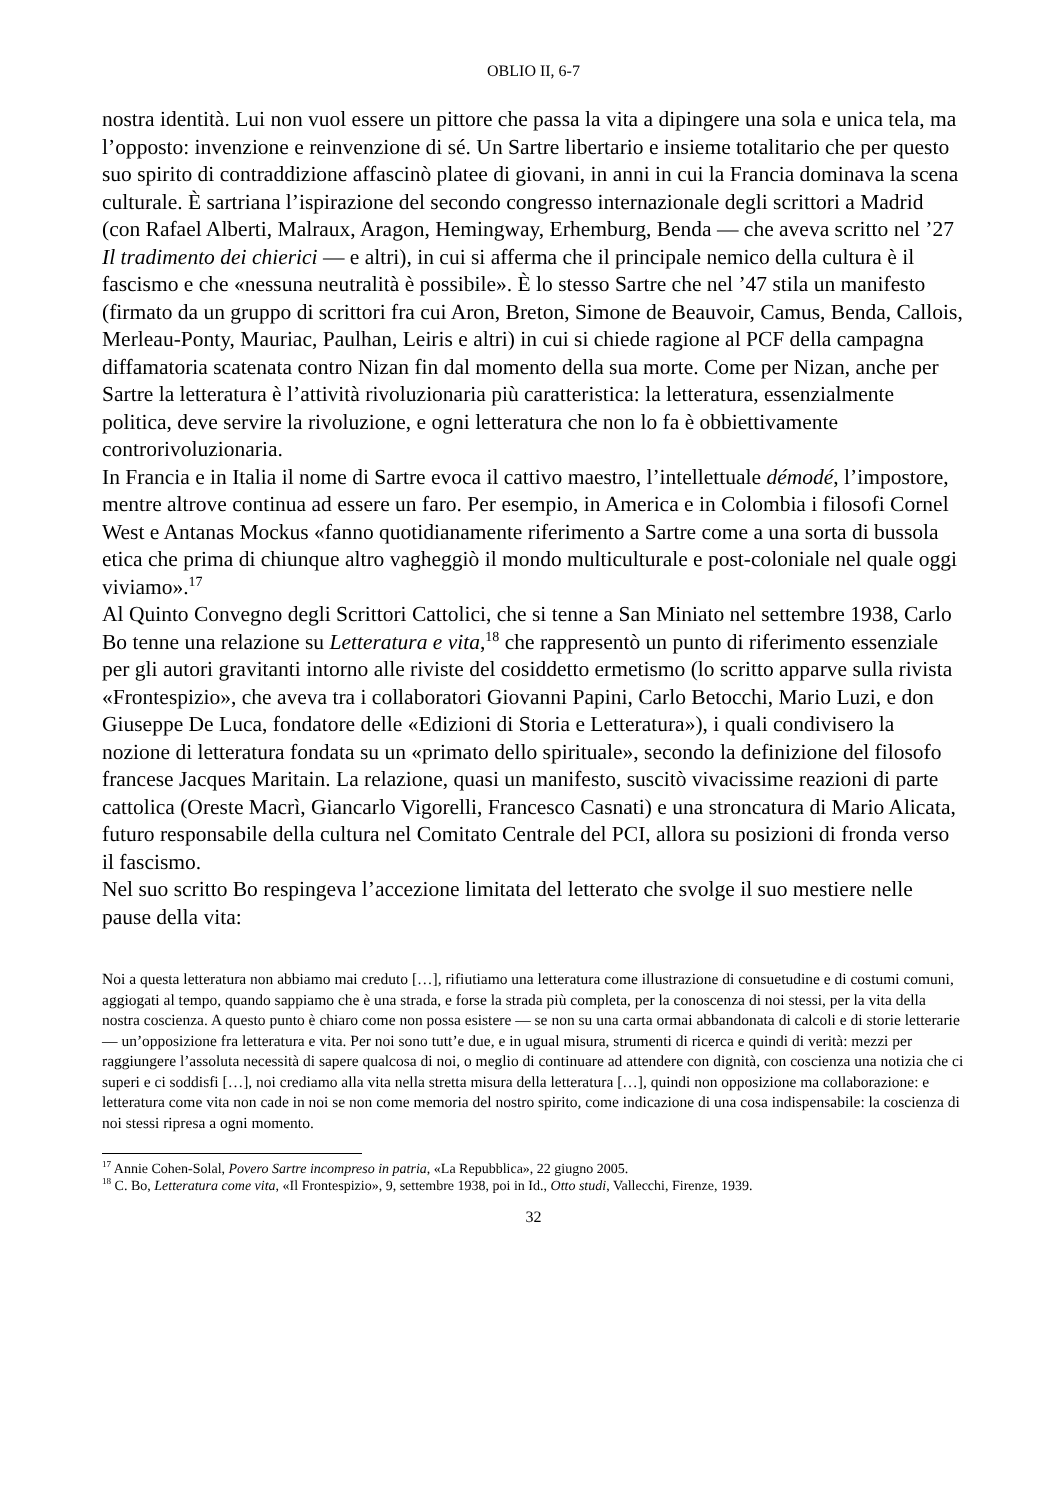OBLIO II, 6-7
nostra identità. Lui non vuol essere un pittore che passa la vita a dipingere una sola e unica tela, ma l’opposto: invenzione e reinvenzione di sé. Un Sartre libertario e insieme totalitario che per questo suo spirito di contraddizione affascinò platee di giovani, in anni in cui la Francia dominava la scena culturale. È sartriana l’ispirazione del secondo congresso internazionale degli scrittori a Madrid (con Rafael Alberti, Malraux, Aragon, Hemingway, Erhemburg, Benda — che aveva scritto nel ’27 Il tradimento dei chierici — e altri), in cui si afferma che il principale nemico della cultura è il fascismo e che «nessuna neutralità è possibile». È lo stesso Sartre che nel ’47 stila un manifesto (firmato da un gruppo di scrittori fra cui Aron, Breton, Simone de Beauvoir, Camus, Benda, Callois, Merleau-Ponty, Mauriac, Paulhan, Leiris e altri) in cui si chiede ragione al PCF della campagna diffamatoria scatenata contro Nizan fin dal momento della sua morte. Come per Nizan, anche per Sartre la letteratura è l’attività rivoluzionaria più caratteristica: la letteratura, essenzialmente politica, deve servire la rivoluzione, e ogni letteratura che non lo fa è obbiettivamente controrivoluzionaria.
In Francia e in Italia il nome di Sartre evoca il cattivo maestro, l’intellettuale démodé, l’impostore, mentre altrove continua ad essere un faro. Per esempio, in America e in Colombia i filosofi Cornel West e Antanas Mockus «fanno quotidianamente riferimento a Sartre come a una sorta di bussola etica che prima di chiunque altro vagheggiò il mondo multiculturale e post-coloniale nel quale oggi viviamo».<sup>17</sup>
Al Quinto Convegno degli Scrittori Cattolici, che si tenne a San Miniato nel settembre 1938, Carlo Bo tenne una relazione su Letteratura e vita,<sup>18</sup> che rappresentò un punto di riferimento essenziale per gli autori gravitanti intorno alle riviste del cosiddetto ermetismo (lo scritto apparve sulla rivista «Frontespizio», che aveva tra i collaboratori Giovanni Papini, Carlo Betocchi, Mario Luzi, e don Giuseppe De Luca, fondatore delle «Edizioni di Storia e Letteratura»), i quali condivisero la nozione di letteratura fondata su un «primato dello spirituale», secondo la definizione del filosofo francese Jacques Maritain. La relazione, quasi un manifesto, suscitò vivacissime reazioni di parte cattolica (Oreste Macrì, Giancarlo Vigorelli, Francesco Casnati) e una stroncatura di Mario Alicata, futuro responsabile della cultura nel Comitato Centrale del PCI, allora su posizioni di fronda verso il fascismo.
Nel suo scritto Bo respingeva l’accezione limitata del letterato che svolge il suo mestiere nelle pause della vita:
Noi a questa letteratura non abbiamo mai creduto […], rifiutiamo una letteratura come illustrazione di consuetudine e di costumi comuni, aggiogati al tempo, quando sappiamo che è una strada, e forse la strada più completa, per la conoscenza di noi stessi, per la vita della nostra coscienza. A questo punto è chiaro come non possa esistere — se non su una carta ormai abbandonata di calcoli e di storie letterarie — un’opposizione fra letteratura e vita. Per noi sono tutt’e due, e in ugual misura, strumenti di ricerca e quindi di verità: mezzi per raggiungere l’assoluta necessità di sapere qualcosa di noi, o meglio di continuare ad attendere con dignità, con coscienza una notizia che ci superi e ci soddisfi […], noi crediamo alla vita nella stretta misura della letteratura […], quindi non opposizione ma collaborazione: e letteratura come vita non cade in noi se non come memoria del nostro spirito, come indicazione di una cosa indispensabile: la coscienza di noi stessi ripresa a ogni momento.
<sup>17</sup> Annie Cohen-Solal, Povero Sartre incompreso in patria, «La Repubblica», 22 giugno 2005.
<sup>18</sup> C. Bo, Letteratura come vita, «Il Frontespizio», 9, settembre 1938, poi in Id., Otto studi, Vallecchi, Firenze, 1939.
32